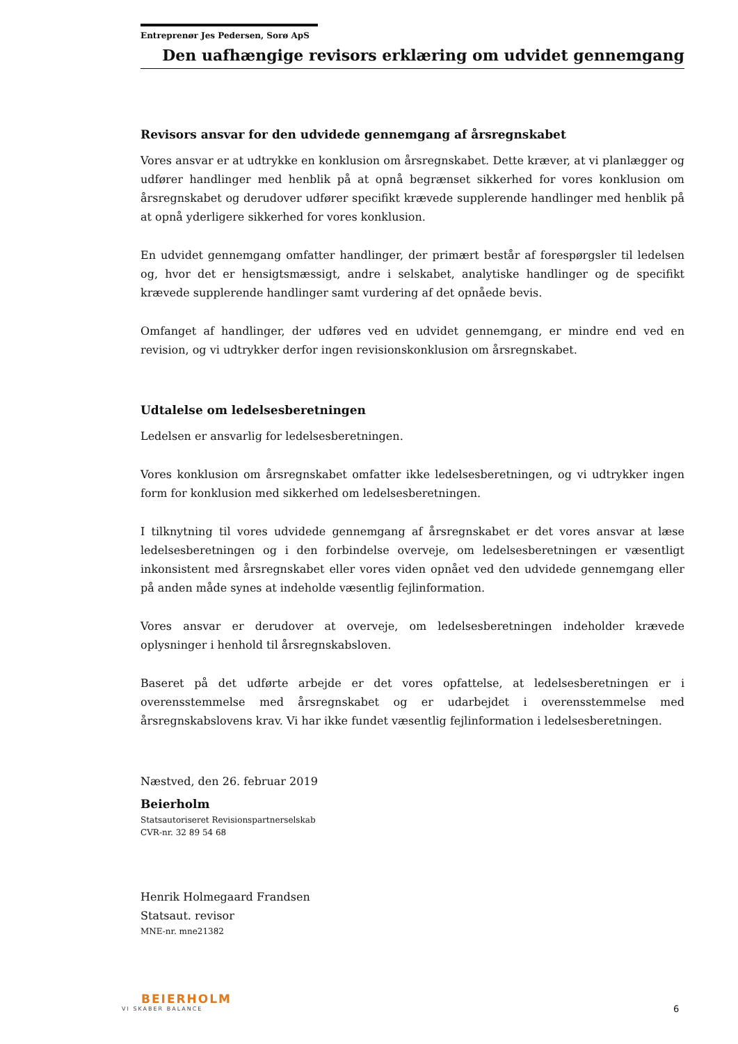Entreprenør Jes Pedersen, Sorø ApS
Den uafhængige revisors erklæring om udvidet gennemgang
Revisors ansvar for den udvidede gennemgang af årsregnskabet
Vores ansvar er at udtrykke en konklusion om årsregnskabet. Dette kræver, at vi planlægger og udfører handlinger med henblik på at opnå begrænset sikkerhed for vores konklusion om årsregnskabet og derudover udfører specifikt krævede supplerende handlinger med henblik på at opnå yderligere sikkerhed for vores konklusion.
En udvidet gennemgang omfatter handlinger, der primært består af forespørgsler til ledelsen og, hvor det er hensigtsmæssigt, andre i selskabet, analytiske handlinger og de specifikt krævede supplerende handlinger samt vurdering af det opnåede bevis.
Omfanget af handlinger, der udføres ved en udvidet gennemgang, er mindre end ved en revision, og vi udtrykker derfor ingen revisionskonklusion om årsregnskabet.
Udtalelse om ledelsesberetningen
Ledelsen er ansvarlig for ledelsesberetningen.
Vores konklusion om årsregnskabet omfatter ikke ledelsesberetningen, og vi udtrykker ingen form for konklusion med sikkerhed om ledelsesberetningen.
I tilknytning til vores udvidede gennemgang af årsregnskabet er det vores ansvar at læse ledelsesberetningen og i den forbindelse overveje, om ledelsesberetningen er væsentligt inkonsistent med årsregnskabet eller vores viden opnået ved den udvidede gennemgang eller på anden måde synes at indeholde væsentlig fejlinformation.
Vores ansvar er derudover at overveje, om ledelsesberetningen indeholder krævede oplysninger i henhold til årsregnskabsloven.
Baseret på det udførte arbejde er det vores opfattelse, at ledelsesberetningen er i overensstemmelse med årsregnskabet og er udarbejdet i overensstemmelse med årsregnskabslovens krav. Vi har ikke fundet væsentlig fejlinformation i ledelsesberetningen.
Næstved, den 26. februar 2019
Beierholm
Statsautoriseret Revisionspartnerselskab
CVR-nr. 32 89 54 68
Henrik Holmegaard Frandsen
Statsaut. revisor
MNE-nr. mne21382
BEIERHOLM
VI SKABER BALANCE
6